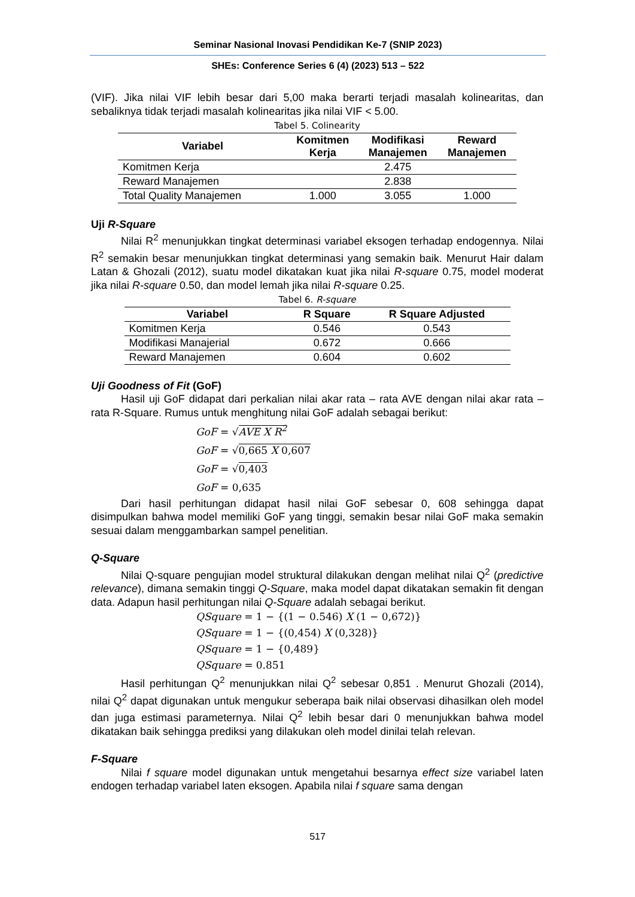Seminar Nasional Inovasi Pendidikan Ke-7 (SNIP 2023)
SHEs: Conference Series 6 (4) (2023) 513 – 522
(VIF). Jika nilai VIF lebih besar dari 5,00 maka berarti terjadi masalah kolinearitas, dan sebaliknya tidak terjadi masalah kolinearitas jika nilai VIF < 5.00.
Tabel 5. Colinearity
| Variabel | Komitmen Kerja | Modifikasi Manajemen | Reward Manajemen |
| --- | --- | --- | --- |
| Komitmen Kerja | | 2.475 | |
| Reward Manajemen | | 2.838 | |
| Total Quality Manajemen | 1.000 | 3.055 | 1.000 |
Uji R-Square
Nilai R<sup>2</sup> menunjukkan tingkat determinasi variabel eksogen terhadap endogennya. Nilai R<sup>2</sup> semakin besar menunjukkan tingkat determinasi yang semakin baik. Menurut Hair dalam Latan & Ghozali (2012), suatu model dikatakan kuat jika nilai R-square 0.75, model moderat jika nilai R-square 0.50, dan model lemah jika nilai R-square 0.25.
Tabel 6. R-square
| Variabel | R Square | R Square Adjusted |
| --- | --- | --- |
| Komitmen Kerja | 0.546 | 0.543 |
| Modifikasi Manajerial | 0.672 | 0.666 |
| Reward Manajemen | 0.604 | 0.602 |
Uji Goodness of Fit (GoF)
Hasil uji GoF didapat dari perkalian nilai akar rata – rata AVE dengan nilai akar rata – rata R-Square. Rumus untuk menghitung nilai GoF adalah sebagai berikut:
GoF = √AVE X R<sup>2</sup>
GoF = √0,665 X 0,607
GoF = √0,403
GoF = 0,635
Dari hasil perhitungan didapat hasil nilai GoF sebesar 0, 608 sehingga dapat disimpulkan bahwa model memiliki GoF yang tinggi, semakin besar nilai GoF maka semakin sesuai dalam menggambarkan sampel penelitian.
Q-Square
Nilai Q-square pengujian model struktural dilakukan dengan melihat nilai Q<sup>2</sup> (predictive relevance), dimana semakin tinggi Q-Square, maka model dapat dikatakan semakin fit dengan data. Adapun hasil perhitungan nilai Q-Square adalah sebagai berikut.
QSquare = 1 − {(1 − 0.546) X (1 − 0,672)}
QSquare = 1 − {(0,454) X (0,328)}
QSquare = 1 − {0,489}
QSquare = 0.851
Hasil perhitungan Q<sup>2</sup> menunjukkan nilai Q<sup>2</sup> sebesar 0,851 . Menurut Ghozali (2014), nilai Q<sup>2</sup> dapat digunakan untuk mengukur seberapa baik nilai observasi dihasilkan oleh model dan juga estimasi parameternya. Nilai Q<sup>2</sup> lebih besar dari 0 menunjukkan bahwa model dikatakan baik sehingga prediksi yang dilakukan oleh model dinilai telah relevan.
F-Square
Nilai f square model digunakan untuk mengetahui besarnya effect size variabel laten endogen terhadap variabel laten eksogen. Apabila nilai f square sama dengan
517